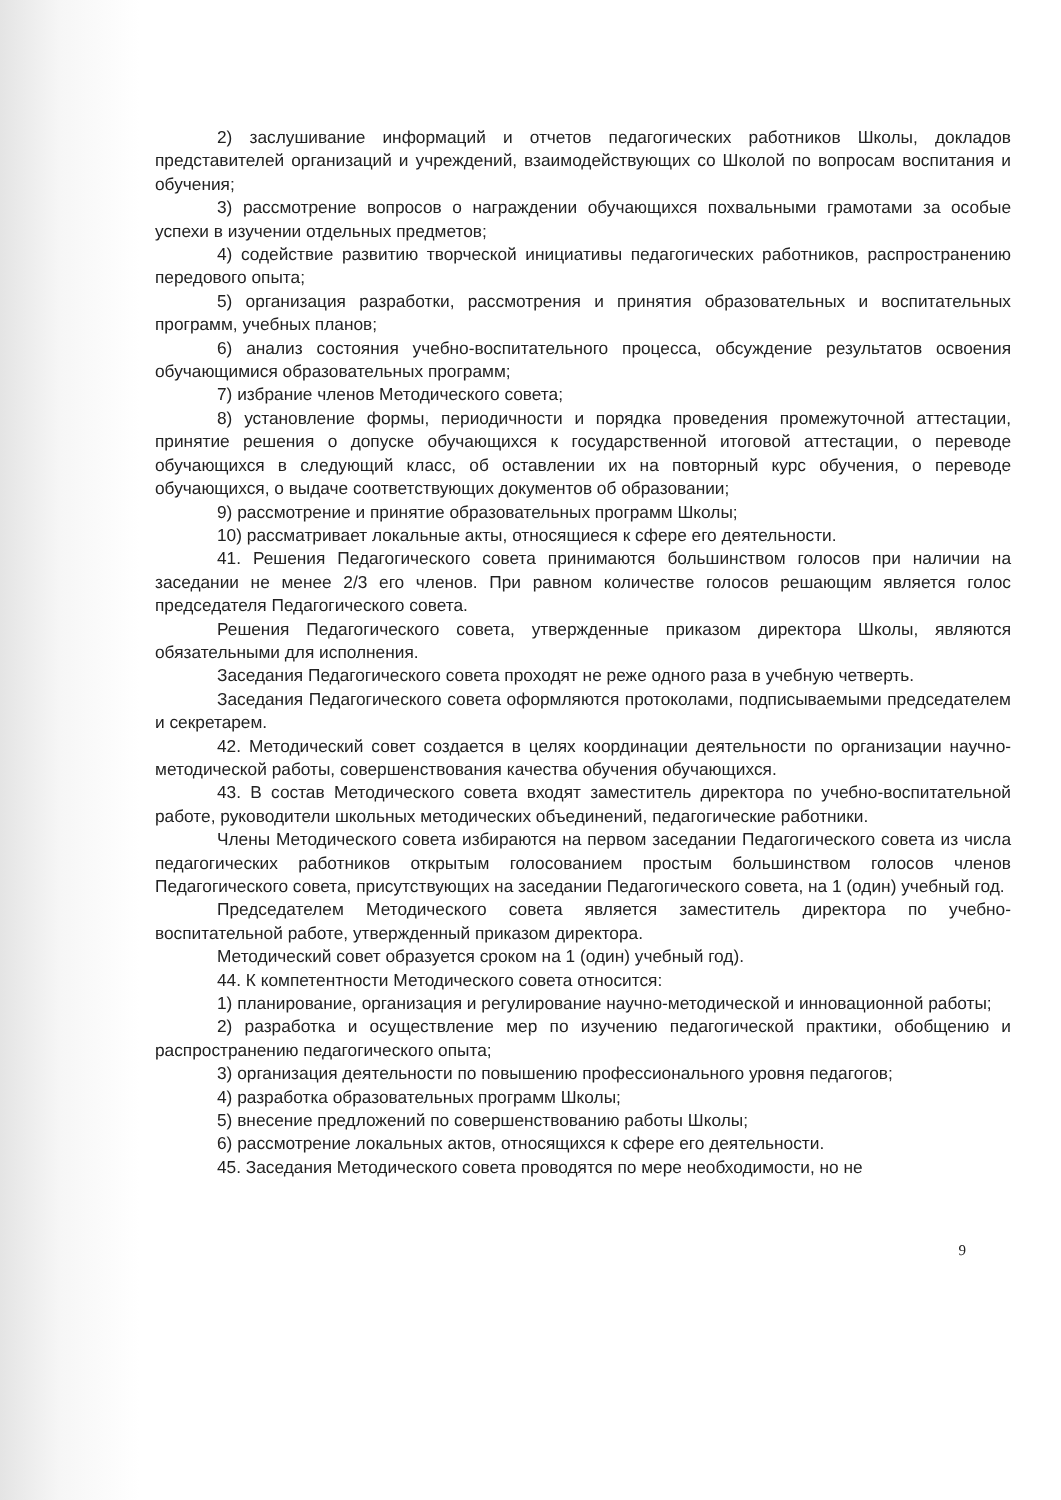2) заслушивание информаций и отчетов педагогических работников Школы, докладов представителей организаций и учреждений, взаимодействующих со Школой по вопросам воспитания и обучения;
3) рассмотрение вопросов о награждении обучающихся похвальными грамотами за особые успехи в изучении отдельных предметов;
4) содействие развитию творческой инициативы педагогических работников, распространению передового опыта;
5) организация разработки, рассмотрения и принятия образовательных и воспитательных программ, учебных планов;
6) анализ состояния учебно-воспитательного процесса, обсуждение результатов освоения обучающимися образовательных программ;
7) избрание членов Методического совета;
8) установление формы, периодичности и порядка проведения промежуточной аттестации, принятие решения о допуске обучающихся к государственной итоговой аттестации, о переводе обучающихся в следующий класс, об оставлении их на повторный курс обучения, о переводе обучающихся, о выдаче соответствующих документов об образовании;
9) рассмотрение и принятие образовательных программ Школы;
10) рассматривает локальные акты, относящиеся к сфере его деятельности.
41. Решения Педагогического совета принимаются большинством голосов при наличии на заседании не менее 2/3 его членов. При равном количестве голосов решающим является голос председателя Педагогического совета.
Решения Педагогического совета, утвержденные приказом директора Школы, являются обязательными для исполнения.
Заседания Педагогического совета проходят не реже одного раза в учебную четверть.
Заседания Педагогического совета оформляются протоколами, подписываемыми председателем и секретарем.
42. Методический совет создается в целях координации деятельности по организации научно-методической работы, совершенствования качества обучения обучающихся.
43. В состав Методического совета входят заместитель директора по учебно-воспитательной работе, руководители школьных методических объединений, педагогические работники.
Члены Методического совета избираются на первом заседании Педагогического совета из числа педагогических работников открытым голосованием простым большинством голосов членов Педагогического совета, присутствующих на заседании Педагогического совета, на 1 (один) учебный год.
Председателем Методического совета является заместитель директора по учебно-воспитательной работе, утвержденный приказом директора.
Методический совет образуется сроком на 1 (один) учебный год).
44. К компетентности Методического совета относится:
1) планирование, организация и регулирование научно-методической и инновационной работы;
2) разработка и осуществление мер по изучению педагогической практики, обобщению и распространению педагогического опыта;
3) организация деятельности по повышению профессионального уровня педагогов;
4) разработка образовательных программ Школы;
5) внесение предложений по совершенствованию работы Школы;
6) рассмотрение локальных актов, относящихся к сфере его деятельности.
45. Заседания Методического совета проводятся по мере необходимости, но не
9